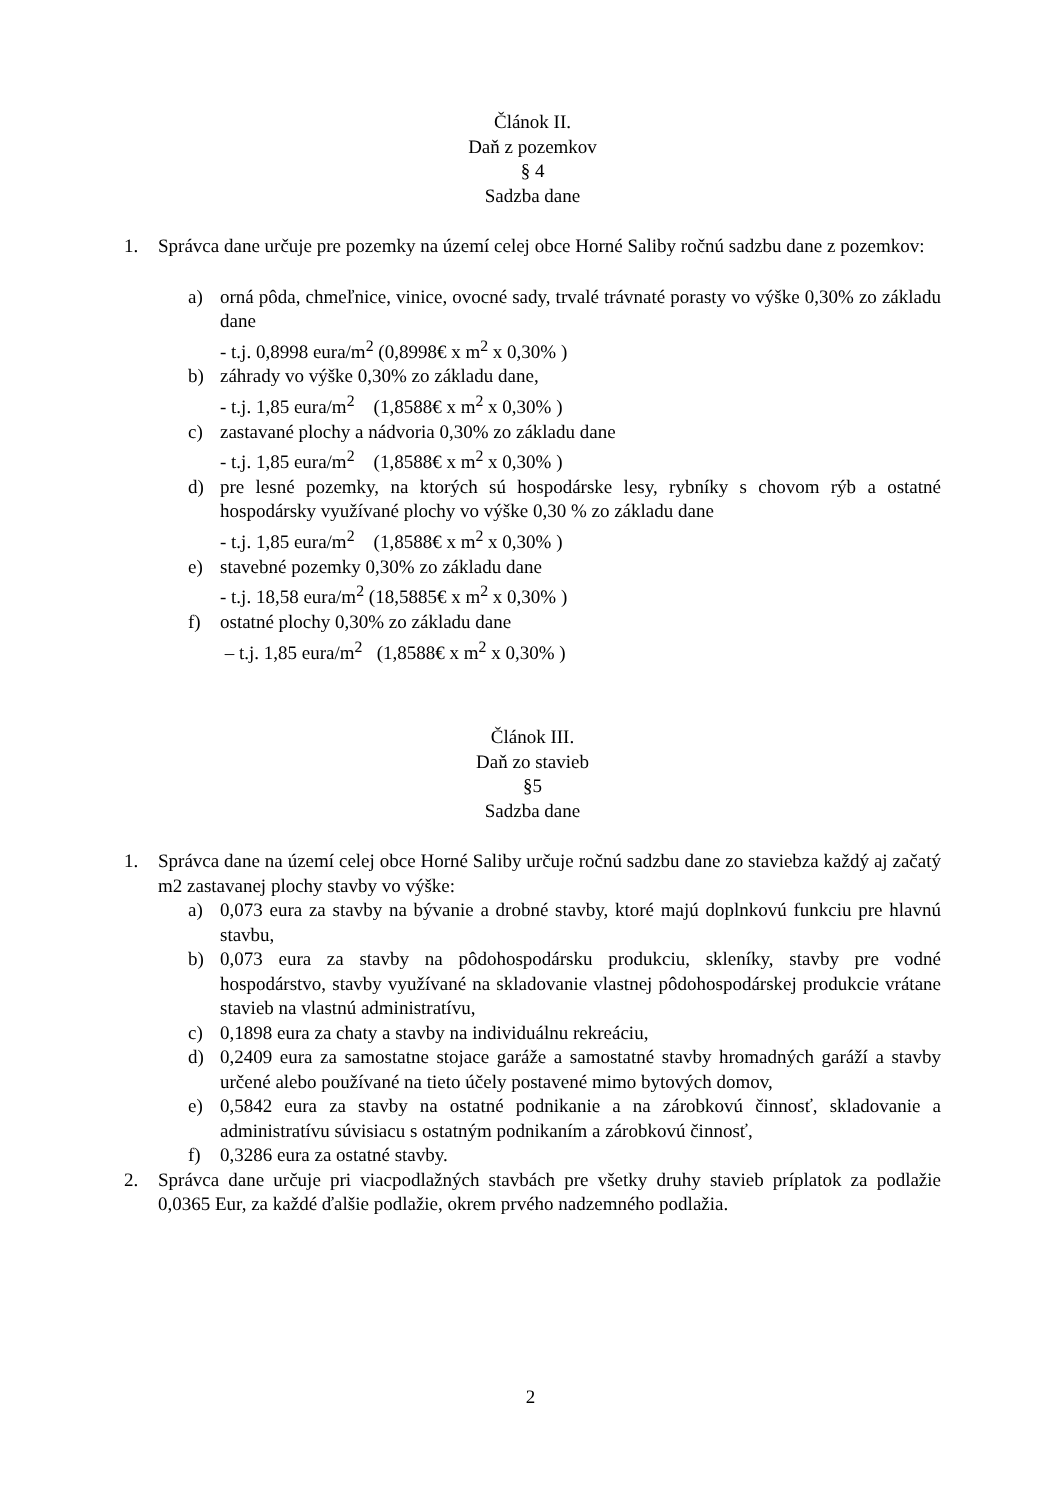Článok II.
Daň z pozemkov
§ 4
Sadzba dane
1. Správca dane určuje pre pozemky na území celej obce Horné Saliby ročnú sadzbu dane z pozemkov:
a) orná pôda, chmeľnice, vinice, ovocné sady, trvalé trávnaté porasty vo výške 0,30% zo základu dane
- t.j. 0,8998 eura/m<sup>2</sup> (0,8998€ x m<sup>2</sup> x 0,30% )
b) záhrady vo výške 0,30% zo základu dane,
- t.j. 1,85 eura/m<sup>2</sup> (1,8588€ x m<sup>2</sup> x 0,30% )
c) zastavané plochy a nádvoria 0,30% zo základu dane
- t.j. 1,85 eura/m<sup>2</sup> (1,8588€ x m<sup>2</sup> x 0,30% )
d) pre lesné pozemky, na ktorých sú hospodárske lesy, rybníky s chovom rýb a ostatné hospodársky využívané plochy vo výške 0,30 % zo základu dane
- t.j. 1,85 eura/m<sup>2</sup> (1,8588€ x m<sup>2</sup> x 0,30% )
e) stavebné pozemky 0,30% zo základu dane
- t.j. 18,58 eura/m<sup>2</sup> (18,5885€ x m<sup>2</sup> x 0,30% )
f) ostatné plochy 0,30% zo základu dane
– t.j. 1,85 eura/m<sup>2</sup> (1,8588€ x m<sup>2</sup> x 0,30% )
Článok III.
Daň zo stavieb
§5
Sadzba dane
1. Správca dane na území celej obce Horné Saliby určuje ročnú sadzbu dane zo staviebza každý aj začatý m2 zastavanej plochy stavby vo výške:
a) 0,073 eura za stavby na bývanie a drobné stavby, ktoré majú doplnkovú funkciu pre hlavnú stavbu,
b) 0,073 eura za stavby na pôdohospodársku produkciu, skleníky, stavby pre vodné hospodárstvo, stavby využívané na skladovanie vlastnej pôdohospodárskej produkcie vrátane stavieb na vlastnú administratívu,
c) 0,1898 eura za chaty a stavby na individuálnu rekreáciu,
d) 0,2409 eura za samostatne stojace garáže a samostatné stavby hromadných garáží a stavby určené alebo používané na tieto účely postavené mimo bytových domov,
e) 0,5842 eura za stavby na ostatné podnikanie a na zárobkovú činnosť, skladovanie a administratívu súvisiacu s ostatným podnikaním a zárobkovú činnosť,
f) 0,3286 eura za ostatné stavby.
2. Správca dane určuje pri viacpodlažných stavbách pre všetky druhy stavieb príplatok za podlažie 0,0365 Eur, za každé ďalšie podlažie, okrem prvého nadzemného podlažia.
2